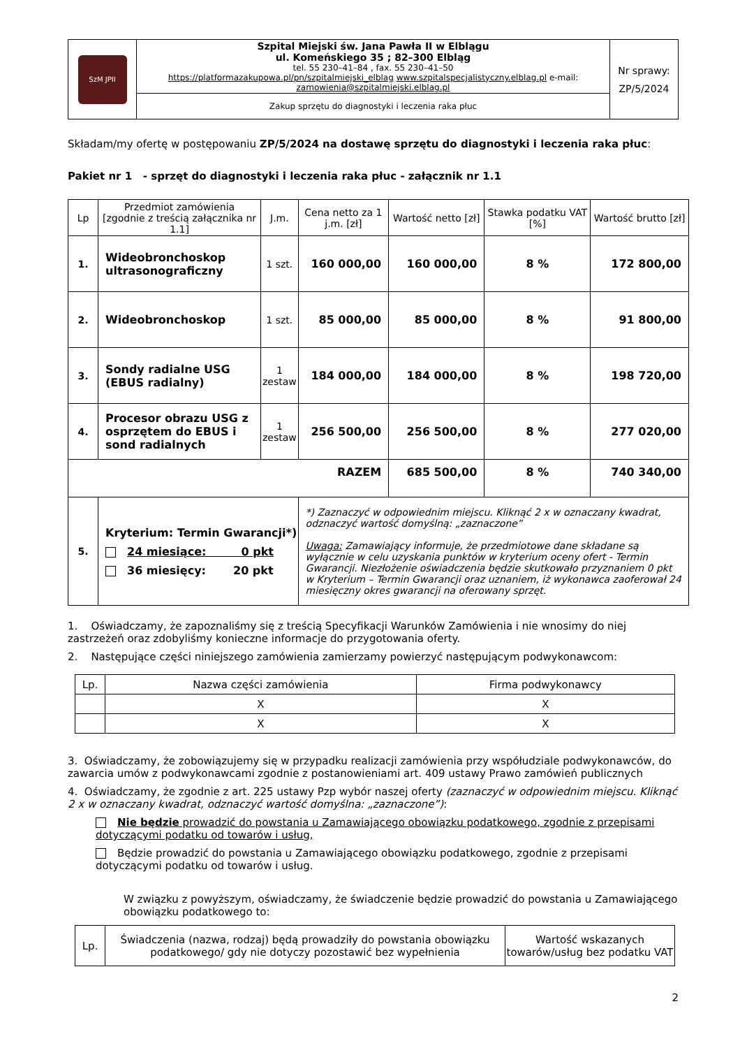| SzM JPII | Szpital Miejski św. Jana Pawła II w Elblągu ul. Komeńskiego 35 ; 82–300 Elbląg tel. 55 230–41–84 , fax. 55 230–41–50 https://platformazakupowa.pl/pn/szpitalmiejski_elblag www.szpitalspecjalistyczny.elblag.pl e-mail: zamowienia@szpitalmiejski.elblag.pl | Nr sprawy: ZP/5/2024 |
| | Zakup sprzętu do diagnostyki i leczenia raka płuc | |
Składam/my ofertę w postępowaniu ZP/5/2024 na dostawę sprzętu do diagnostyki i leczenia raka płuc:
Pakiet nr 1 - sprzęt do diagnostyki i leczenia raka płuc - załącznik nr 1.1
| Lp | Przedmiot zamówienia [zgodnie z treścią załącznika nr 1.1] | J.m. | Cena netto za 1 j.m. [zł] | Wartość netto [zł] | Stawka podatku VAT [%] | Wartość brutto [zł] |
| --- | --- | --- | --- | --- | --- | --- |
| 1. | Wideobronchoskop ultrasonograficzny | 1 szt. | 160 000,00 | 160 000,00 | 8 % | 172 800,00 |
| 2. | Wideobronchoskop | 1 szt. | 85 000,00 | 85 000,00 | 8 % | 91 800,00 |
| 3. | Sondy radialne USG (EBUS radialny) | 1 zestaw | 184 000,00 | 184 000,00 | 8 % | 198 720,00 |
| 4. | Procesor obrazu USG z osprzętem do EBUS i sond radialnych | 1 zestaw | 256 500,00 | 256 500,00 | 8 % | 277 020,00 |
| RAZEM | | | | 685 500,00 | 8 % | 740 340,00 |
| 5. | Kryterium: Termin Gwarancji*) 24 miesiące: 0 pkt 36 miesięcy: 20 pkt | | *) Zaznaczyć w odpowiednim miejscu. Kliknąć 2 x w oznaczany kwadrat, odznaczyć wartość domyślną: „zaznaczone” Uwaga: Zamawiający informuje, że przedmiotowe dane składane są wyłącznie w celu uzyskania punktów w kryterium oceny ofert - Termin Gwarancji. Niezłożenie oświadczenia będzie skutkowało przyznaniem 0 pkt w Kryterium – Termin Gwarancji oraz uznaniem, iż wykonawca zaoferował 24 miesięczny okres gwarancji na oferowany sprzęt. | | | |
1. Oświadczamy, że zapoznaliśmy się z treścią Specyfikacji Warunków Zamówienia i nie wnosimy do niej zastrzeżeń oraz zdobyliśmy konieczne informacje do przygotowania oferty.
2. Następujące części niniejszego zamówienia zamierzamy powierzyć następującym podwykonawcom:
| Lp. | Nazwa części zamówienia | Firma podwykonawcy |
| | X | X |
| | X | X |
3. Oświadczamy, że zobowiązujemy się w przypadku realizacji zamówienia przy współudziale podwykonawców, do zawarcia umów z podwykonawcami zgodnie z postanowieniami art. 409 ustawy Prawo zamówień publicznych
4. Oświadczamy, że zgodnie z art. 225 ustawy Pzp wybór naszej oferty (zaznaczyć w odpowiednim miejscu. Kliknąć 2 x w oznaczany kwadrat, odznaczyć wartość domyślna: „zaznaczone”):
Nie będzie prowadzić do powstania u Zamawiającego obowiązku podatkowego, zgodnie z przepisami dotyczącymi podatku od towarów i usług,
Będzie prowadzić do powstania u Zamawiającego obowiązku podatkowego, zgodnie z przepisami dotyczącymi podatku od towarów i usług.
W związku z powyższym, oświadczamy, że świadczenie będzie prowadzić do powstania u Zamawiającego obowiązku podatkowego to:
| Lp. | Świadczenia (nazwa, rodzaj) będą prowadziły do powstania obowiązku podatkowego/ gdy nie dotyczy pozostawić bez wypełnienia | Wartość wskazanych towarów/usług bez podatku VAT |
2